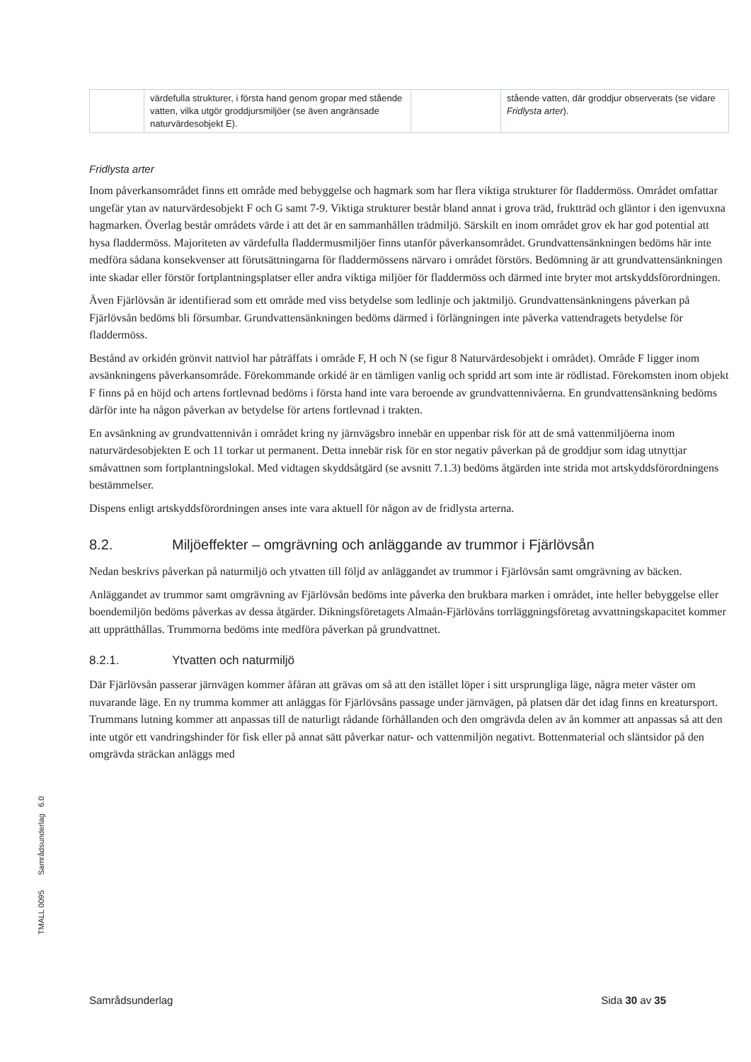| | värdefulla strukturer, i första hand genom gropar med stående vatten, vilka utgör groddjursmiljöer (se även angränsade naturvärdesobjekt E). | | stående vatten, där groddjur observerats (se vidare Fridlysta arter ). |
Fridlysta arter
Inom påverkansområdet finns ett område med bebyggelse och hagmark som har flera viktiga strukturer för fladdermöss. Området omfattar ungefär ytan av naturvärdesobjekt F och G samt 7-9. Viktiga strukturer består bland annat i grova träd, fruktträd och gläntor i den igenvuxna hagmarken. Överlag består områdets värde i att det är en sammanhållen trädmiljö. Särskilt en inom området grov ek har god potential att hysa fladdermöss. Majoriteten av värdefulla fladdermusmiljöer finns utanför påverkansområdet. Grundvattensänkningen bedöms här inte medföra sådana konsekvenser att förutsättningarna för fladdermössens närvaro i området förstörs. Bedömning är att grundvattensänkningen inte skadar eller förstör fortplantningsplatser eller andra viktiga miljöer för fladdermöss och därmed inte bryter mot artskyddsförordningen.
Även Fjärlövsån är identifierad som ett område med viss betydelse som ledlinje och jaktmiljö. Grundvattensänkningens påverkan på Fjärlövsån bedöms bli försumbar. Grundvattensänkningen bedöms därmed i förlängningen inte påverka vattendragets betydelse för fladdermöss.
Bestånd av orkidén grönvit nattviol har påträffats i område F, H och N (se figur 8 Naturvärdesobjekt i området). Område F ligger inom avsänkningens påverkansområde. Förekommande orkidé är en tämligen vanlig och spridd art som inte är rödlistad. Förekomsten inom objekt F finns på en höjd och artens fortlevnad bedöms i första hand inte vara beroende av grundvattennivåerna. En grundvattensänkning bedöms därför inte ha någon påverkan av betydelse för artens fortlevnad i trakten.
En avsänkning av grundvattennivån i området kring ny järnvägsbro innebär en uppenbar risk för att de små vattenmiljöerna inom naturvärdesobjekten E och 11 torkar ut permanent. Detta innebär risk för en stor negativ påverkan på de groddjur som idag utnyttjar småvattnen som fortplantningslokal. Med vidtagen skyddsåtgärd (se avsnitt 7.1.3) bedöms åtgärden inte strida mot artskyddsförordningens bestämmelser.
Dispens enligt artskyddsförordningen anses inte vara aktuell för någon av de fridlysta arterna.
8.2. Miljöeffekter – omgrävning och anläggande av trummor i Fjärlövsån
Nedan beskrivs påverkan på naturmiljö och ytvatten till följd av anläggandet av trummor i Fjärlövsån samt omgrävning av bäcken.
Anläggandet av trummor samt omgrävning av Fjärlövsån bedöms inte påverka den brukbara marken i området, inte heller bebyggelse eller boendemiljön bedöms påverkas av dessa åtgärder. Dikningsföretagets Almaån-Fjärlövåns torrläggningsföretag avvattningskapacitet kommer att upprätthållas. Trummorna bedöms inte medföra påverkan på grundvattnet.
8.2.1. Ytvatten och naturmiljö
Där Fjärlövsån passerar järnvägen kommer åfåran att grävas om så att den istället löper i sitt ursprungliga läge, några meter väster om nuvarande läge. En ny trumma kommer att anläggas för Fjärlövsåns passage under järnvägen, på platsen där det idag finns en kreatursport. Trummans lutning kommer att anpassas till de naturligt rådande förhållanden och den omgrävda delen av ån kommer att anpassas så att den inte utgör ett vandringshinder för fisk eller på annat sätt påverkar natur- och vattenmiljön negativt. Bottenmaterial och släntsidor på den omgrävda sträckan anläggs med
TMALL 0095 Samrådsunderlag 6.0
Samrådsunderlag Sida 30 av 35